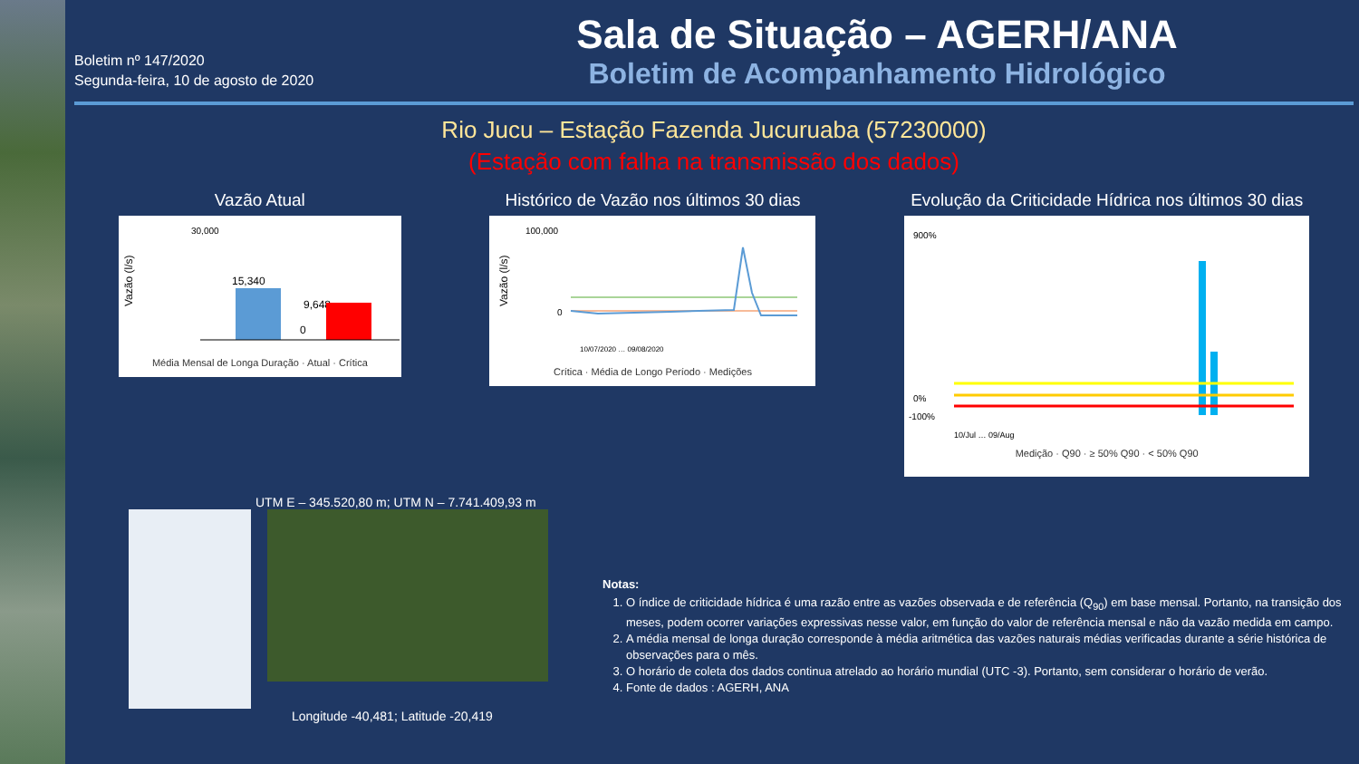Boletim nº 147/2020
Segunda-feira, 10 de agosto de 2020
Sala de Situação – AGERH/ANA
Boletim de Acompanhamento Hidrológico
Rio Jucu – Estação Fazenda Jucuruaba (57230000)
(Estação com falha na transmissão dos dados)
Vazão Atual
Vazão (l/s)
30,000
15,340
9,648
0
Média Mensal de Longa Duração · Atual · Crítica
Histórico de Vazão nos últimos 30 dias
Vazão (l/s)
100,000
0
10/07/2020 … 09/08/2020
Crítica · Média de Longo Período · Medições
Evolução da Criticidade Hídrica nos últimos 30 dias
900%
0%
-100%
10/Jul … 09/Aug
Medição · Q90 · ≥ 50% Q90 · < 50% Q90
UTM E – 345.520,80 m; UTM N – 7.741.409,93 m
Longitude -40,481; Latitude -20,419
Notas:
1. O índice de criticidade hídrica é uma razão entre as vazões observada e de referência (Q<sub>90</sub>) em base mensal. Portanto, na transição dos meses, podem ocorrer variações expressivas nesse valor, em função do valor de referência mensal e não da vazão medida em campo.
2. A média mensal de longa duração corresponde à média aritmética das vazões naturais médias verificadas durante a série histórica de observações para o mês.
3. O horário de coleta dos dados continua atrelado ao horário mundial (UTC -3). Portanto, sem considerar o horário de verão.
4. Fonte de dados : AGERH, ANA